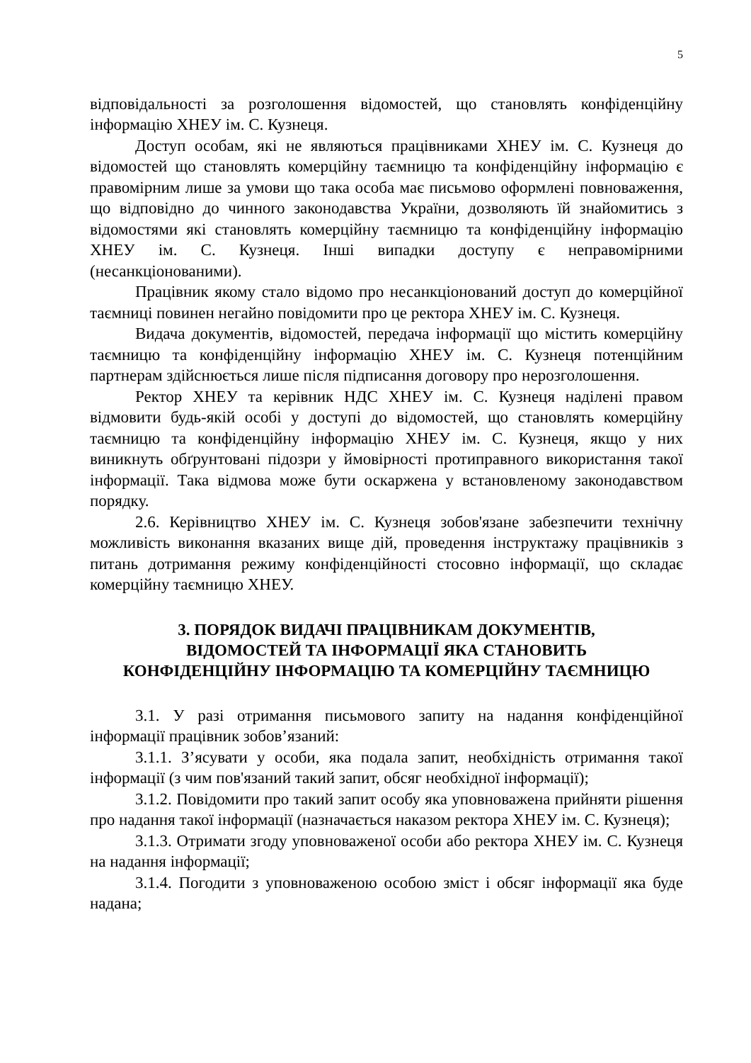5
відповідальності за розголошення відомостей, що становлять конфіденційну інформацію ХНЕУ ім. С. Кузнеця.
Доступ особам, які не являються працівниками ХНЕУ ім. С. Кузнеця до відомостей що становлять комерційну таємницю та конфіденційну інформацію є правомірним лише за умови що така особа має письмово оформлені повноваження, що відповідно до чинного законодавства України, дозволяють їй знайомитись з відомостями які становлять комерційну таємницю та конфіденційну інформацію ХНЕУ ім. С. Кузнеця. Інші випадки доступу є неправомірними (несанкціонованими).
Працівник якому стало відомо про несанкціонований доступ до комерційної таємниці повинен негайно повідомити про це ректора ХНЕУ ім. С. Кузнеця.
Видача документів, відомостей, передача інформації що містить комерційну таємницю та конфіденційну інформацію ХНЕУ ім. С. Кузнеця потенційним партнерам здійснюється лише після підписання договору про нерозголошення.
Ректор ХНЕУ та керівник НДС ХНЕУ ім. С. Кузнеця наділені правом відмовити будь-якій особі у доступі до відомостей, що становлять комерційну таємницю та конфіденційну інформацію ХНЕУ ім. С. Кузнеця, якщо у них виникнуть обґрунтовані підозри у ймовірності протиправного використання такої інформації. Така відмова може бути оскаржена у встановленому законодавством порядку.
2.6. Керівництво ХНЕУ ім. С. Кузнеця зобов'язане забезпечити технічну можливість виконання вказаних вище дій, проведення інструктажу працівників з питань дотримання режиму конфіденційності стосовно інформації, що складає комерційну таємницю ХНЕУ.
3. ПОРЯДОК ВИДАЧІ ПРАЦІВНИКАМ ДОКУМЕНТІВ,
ВІДОМОСТЕЙ ТА ІНФОРМАЦІЇ ЯКА СТАНОВИТЬ
КОНФІДЕНЦІЙНУ ІНФОРМАЦІЮ ТА КОМЕРЦІЙНУ ТАЄМНИЦЮ
3.1. У разі отримання письмового запиту на надання конфіденційної інформації працівник зобов’язаний:
3.1.1. З’ясувати у особи, яка подала запит, необхідність отримання такої інформації (з чим пов'язаний такий запит, обсяг необхідної інформації);
3.1.2. Повідомити про такий запит особу яка уповноважена прийняти рішення про надання такої інформації (назначається наказом ректора ХНЕУ ім. С. Кузнеця);
3.1.3. Отримати згоду уповноваженої особи або ректора ХНЕУ ім. С. Кузнеця на надання інформації;
3.1.4. Погодити з уповноваженою особою зміст і обсяг інформації яка буде надана;